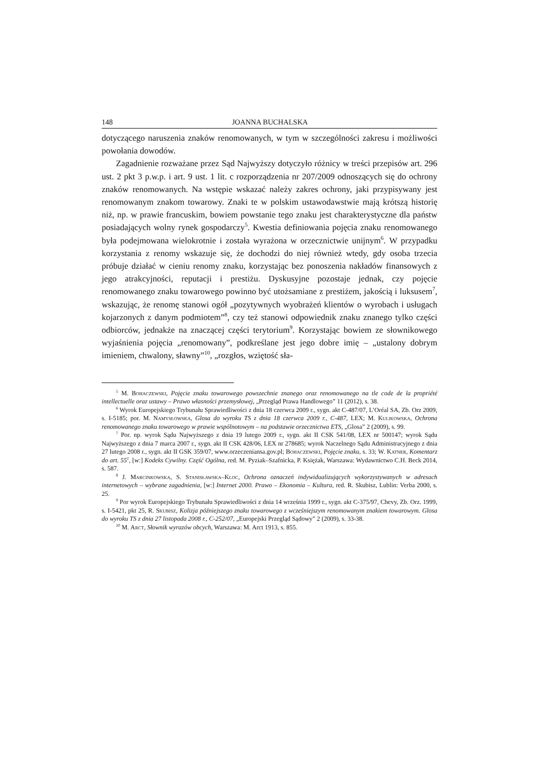148 JOANNA BUCHALSKA
dotyczącego naruszenia znaków renomowanych, w tym w szczególności zakresu i możliwości powołania dowodów.
Zagadnienie rozważane przez Sąd Najwyższy dotyczyło różnicy w treści przepisów art. 296 ust. 2 pkt 3 p.w.p. i art. 9 ust. 1 lit. c rozporządzenia nr 207/2009 odnoszących się do ochrony znaków renomowanych. Na wstępie wskazać należy zakres ochrony, jaki przypisywany jest renomowanym znakom towarowy. Znaki te w polskim ustawodawstwie mają krótszą historię niż, np. w prawie francuskim, bowiem powstanie tego znaku jest charakterystyczne dla państw posiadających wolny rynek gospodarczy<sup>5</sup>. Kwestia definiowania pojęcia znaku renomowanego była podejmowana wielokrotnie i została wyrażona w orzecznictwie unijnym<sup>6</sup>. W przypadku korzystania z renomy wskazuje się, że dochodzi do niej również wtedy, gdy osoba trzecia próbuje działać w cieniu renomy znaku, korzystając bez ponoszenia nakładów finansowych z jego atrakcyjności, reputacji i prestiżu. Dyskusyjne pozostaje jednak, czy pojęcie renomowanego znaku towarowego powinno być utożsamiane z prestiżem, jakością i luksusem<sup>7</sup>, wskazując, że renomę stanowi ogół „pozytywnych wyobrażeń klientów o wyrobach i usługach kojarzonych z danym podmiotem”<sup>8</sup>, czy też stanowi odpowiednik znaku znanego tylko części odbiorców, jednakże na znaczącej części terytorium<sup>9</sup>. Korzystając bowiem ze słownikowego wyjaśnienia pojęcia „renomowany”, podkreślane jest jego dobre imię – „ustalony dobrym imieniem, chwalony, sławny”<sup>10</sup>, „rozgłos, wziętość sła-
<sup>5</sup> M. Bohaczewski, Pojęcie znaku towarowego powszechnie znanego oraz renomowanego na tle code de la propriété intellectuelle oraz ustawy – Prawo własności przemysłowej, „Przegląd Prawa Handlowego” 11 (2012), s. 38.
<sup>6</sup> Wyrok Europejskiego Trybunału Sprawiedliwości z dnia 18 czerwca 2009 r., sygn. akt C-487/07, L’Oréal SA, Zb. Orz 2009, s. I-5185; por. M. Namysłowska, Glosa do wyroku TS z dnia 18 czerwca 2009 r., C-487, LEX; M. Kulikowska, Ochrona renomowanego znaku towarowego w prawie wspólnotowym – na podstawie orzecznictwa ETS, „Glosa” 2 (2009), s. 99.
<sup>7</sup> Por. np. wyrok Sądu Najwyższego z dnia 19 lutego 2009 r., sygn. akt II CSK 541/08, LEX nr 500147; wyrok Sądu Najwyższego z dnia 7 marca 2007 r., sygn. akt II CSK 428/06, LEX nr 278685; wyrok Naczelnego Sądu Administracyjnego z dnia 27 lutego 2008 r., sygn. akt II GSK 359/07, www.orzeczeniansa.gov.pl; Bohaczewski, Pojęcie znaku, s. 33; W. Katner, Komentarz do art. 55<sup>1</sup>, [w:] Kodeks Cywilny. Część Ogólna, red. M. Pyziak–Szafnicka, P. Księżak, Warszawa: Wydawnictwo C.H. Beck 2014, s. 587.
<sup>8</sup> J. Marcinkowska, S. Stanisławska–Kloc, Ochrona oznaczeń indywidualizujących wykorzystywanych w adresach internetowych – wybrane zagadnienia, [w:] Internet 2000. Prawo – Ekonomia – Kultura, red. R. Skubisz, Lublin: Verba 2000, s. 25.
<sup>9</sup> Por wyrok Europejskiego Trybunału Sprawiedliwości z dnia 14 września 1999 r., sygn. akt C-375/97, Chevy, Zb. Orz. 1999, s. I-5421, pkt 25, R. Skubisz, Kolizja późniejszego znaku towarowego z wcześniejszym renomowanym znakiem towarowym. Glosa do wyroku TS z dnia 27 listopada 2008 r., C-252/07, „Europejski Przegląd Sądowy” 2 (2009), s. 33-38.
<sup>10</sup> M. Arct, Słownik wyrazów obcych, Warszawa: M. Arct 1913, s. 855.